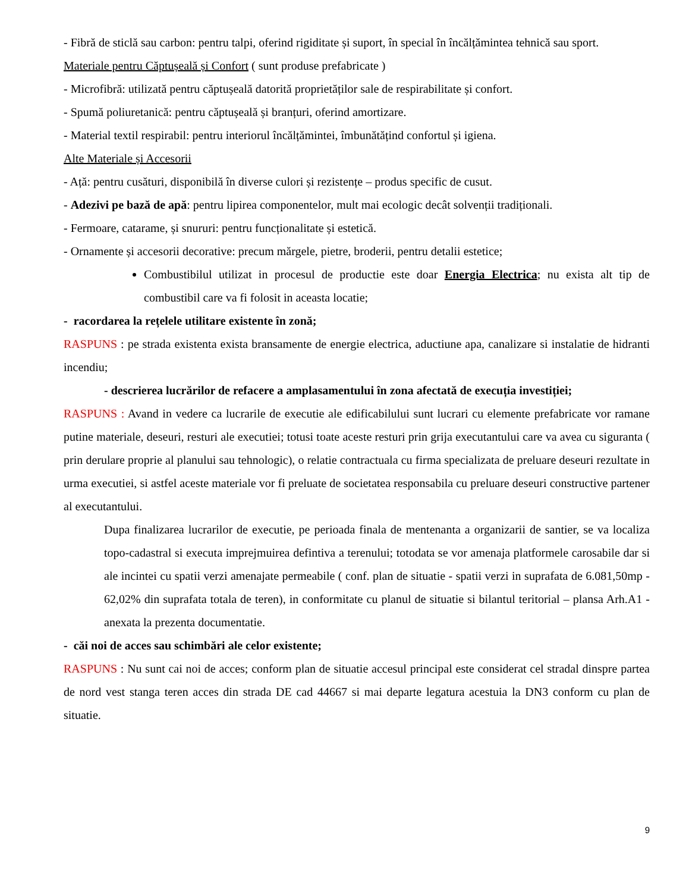- Fibră de sticlă sau carbon: pentru talpi, oferind rigiditate și suport, în special în încălțămintea tehnică sau sport.
Materiale pentru Căptușeală și Confort ( sunt produse prefabricate )
- Microfibră: utilizată pentru căptușeală datorită proprietăților sale de respirabilitate și confort.
- Spumă poliuretanică: pentru căptușeală și branțuri, oferind amortizare.
- Material textil respirabil: pentru interiorul încălțămintei, îmbunătățind confortul și igiena.
Alte Materiale și Accesorii
- Ață: pentru cusături, disponibilă în diverse culori și rezistențe – produs specific de cusut.
- Adezivi pe bază de apă: pentru lipirea componentelor, mult mai ecologic decât solvenții tradiționali.
- Fermoare, catarame, și snururi: pentru funcționalitate și estetică.
- Ornamente și accesorii decorative: precum mărgele, pietre, broderii, pentru detalii estetice;
Combustibilul utilizat in procesul de productie este doar Energia Electrica; nu exista alt tip de combustibil care va fi folosit in aceasta locatie;
- racordarea la rețelele utilitare existente în zonă;
RASPUNS : pe strada existenta exista bransamente de energie electrica, aductiune apa, canalizare si instalatie de hidranti incendiu;
- descrierea lucrărilor de refacere a amplasamentului în zona afectată de execuția investiției;
RASPUNS : Avand in vedere ca lucrarile de executie ale edificabilului sunt lucrari cu elemente prefabricate vor ramane putine materiale, deseuri, resturi ale executiei; totusi toate aceste resturi prin grija executantului care va avea cu siguranta ( prin derulare proprie al planului sau tehnologic), o relatie contractuala cu firma specializata de preluare deseuri rezultate in urma executiei, si astfel aceste materiale vor fi preluate de societatea responsabila cu preluare deseuri constructive partener al executantului.
Dupa finalizarea lucrarilor de executie, pe perioada finala de mentenanta a organizarii de santier, se va localiza topo-cadastral si executa imprejmuirea defintiva a terenului; totodata se vor amenaja platformele carosabile dar si ale incintei cu spatii verzi amenajate permeabile ( conf. plan de situatie - spatii verzi in suprafata de 6.081,50mp - 62,02% din suprafata totala de teren), in conformitate cu planul de situatie si bilantul teritorial – plansa Arh.A1 - anexata la prezenta documentatie.
- căi noi de acces sau schimbări ale celor existente;
RASPUNS : Nu sunt cai noi de acces; conform plan de situatie accesul principal este considerat cel stradal dinspre partea de nord vest stanga teren acces din strada DE cad 44667 si mai departe legatura acestuia la DN3 conform cu plan de situatie.
9